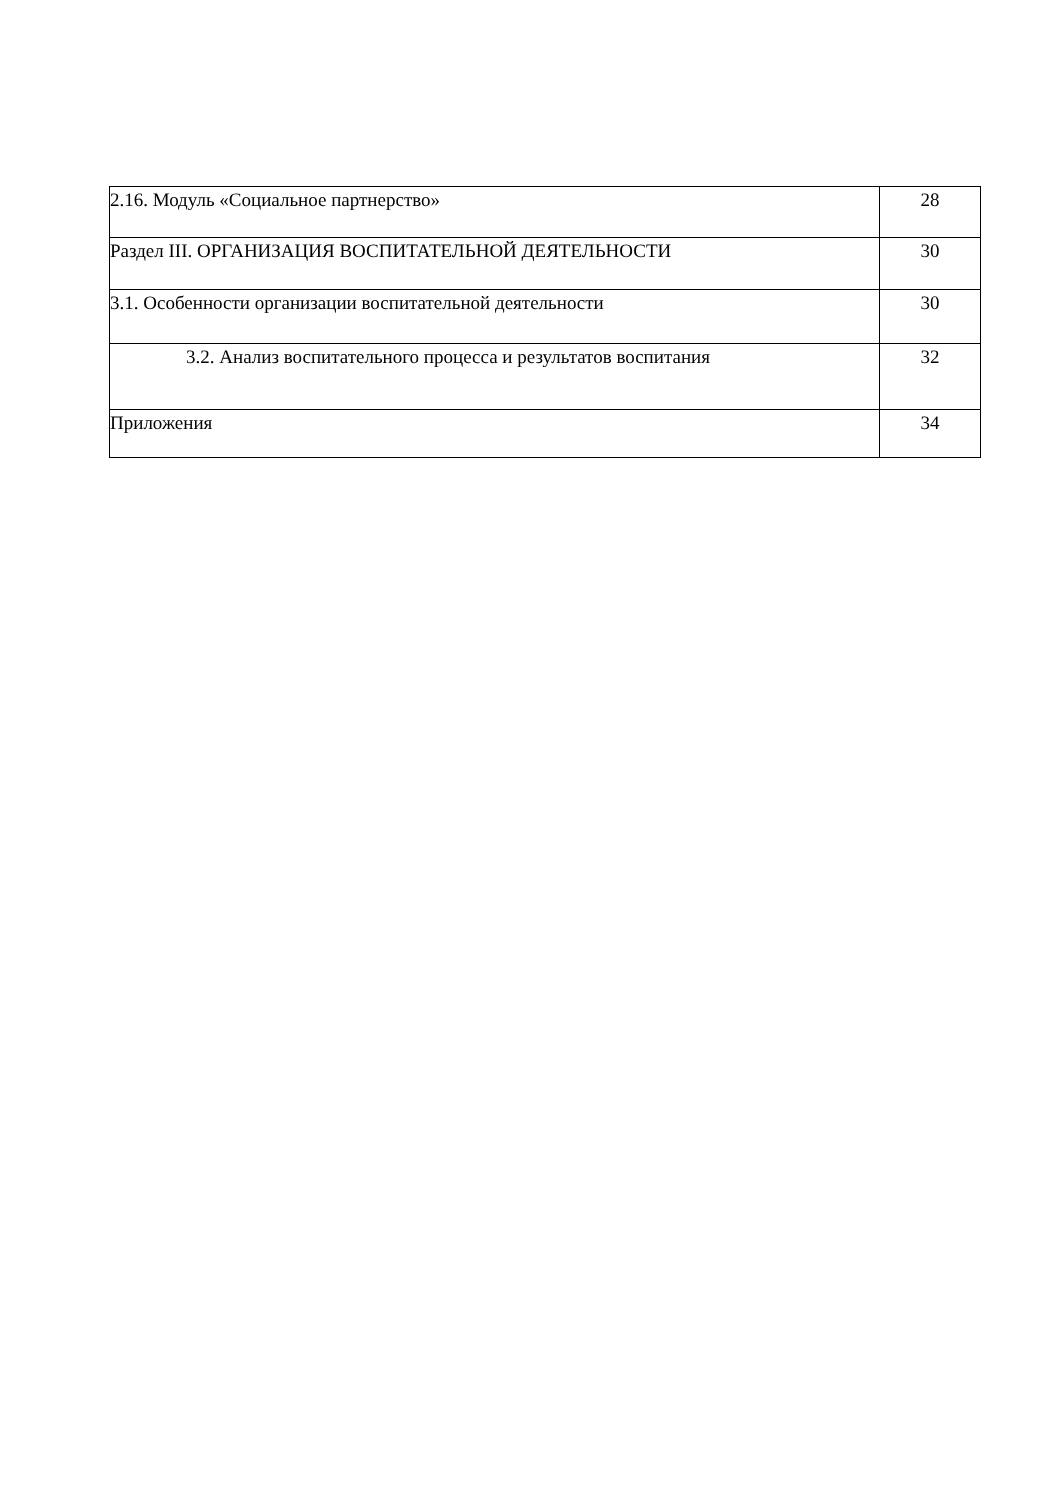| 2.16. Модуль «Социальное партнерство» | 28 |
| Раздел III. ОРГАНИЗАЦИЯ ВОСПИТАТЕЛЬНОЙ ДЕЯТЕЛЬНОСТИ | 30 |
| 3.1. Особенности организации воспитательной деятельности | 30 |
| 3.2. Анализ воспитательного процесса и результатов воспитания | 32 |
| Приложения | 34 |